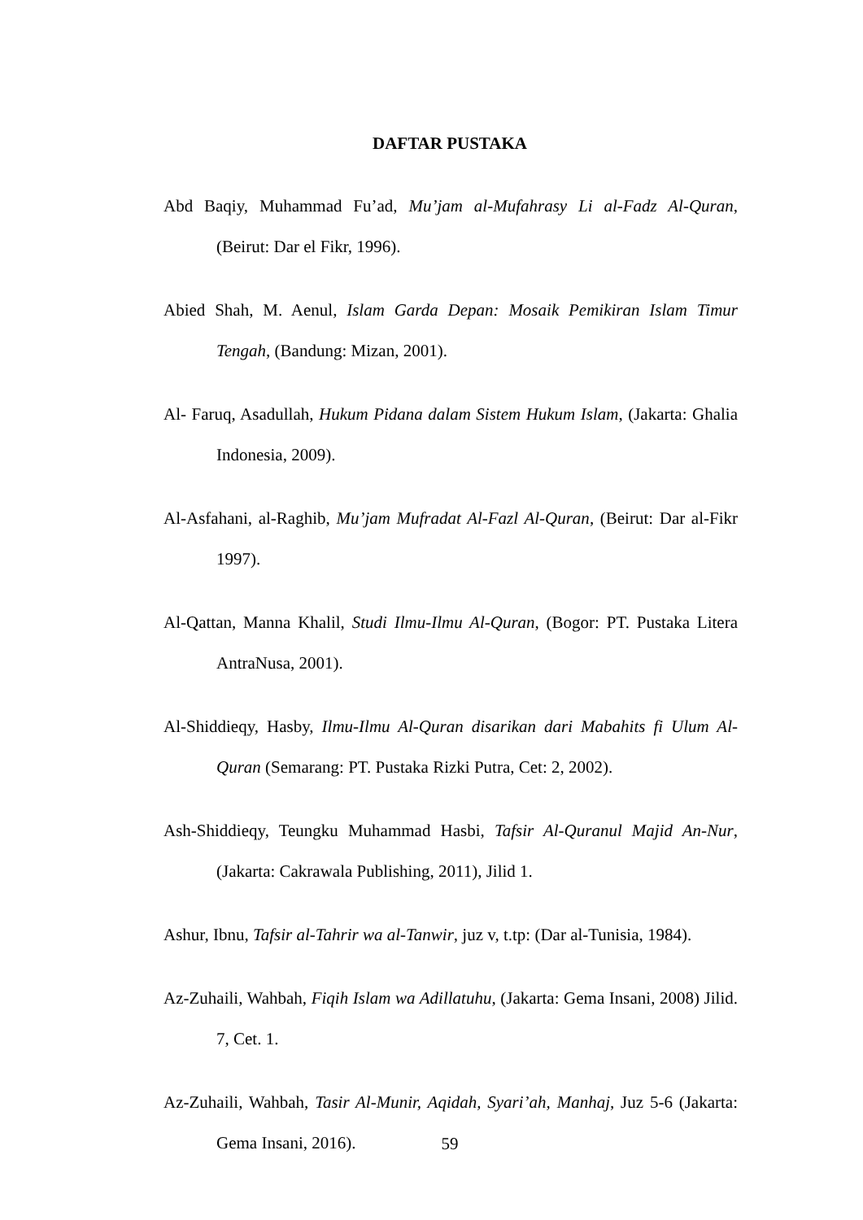DAFTAR PUSTAKA
Abd Baqiy, Muhammad Fu’ad, Mu’jam al-Mufahrasy Li al-Fadz Al-Quran, (Beirut: Dar el Fikr, 1996).
Abied Shah, M. Aenul, Islam Garda Depan: Mosaik Pemikiran Islam Timur Tengah, (Bandung: Mizan, 2001).
Al- Faruq, Asadullah, Hukum Pidana dalam Sistem Hukum Islam, (Jakarta: Ghalia Indonesia, 2009).
Al-Asfahani, al-Raghib, Mu’jam Mufradat Al-Fazl Al-Quran, (Beirut: Dar al-Fikr 1997).
Al-Qattan, Manna Khalil, Studi Ilmu-Ilmu Al-Quran, (Bogor: PT. Pustaka Litera AntraNusa, 2001).
Al-Shiddieqy, Hasby, Ilmu-Ilmu Al-Quran disarikan dari Mabahits fi Ulum Al-Quran (Semarang: PT. Pustaka Rizki Putra, Cet: 2, 2002).
Ash-Shiddieqy, Teungku Muhammad Hasbi, Tafsir Al-Quranul Majid An-Nur, (Jakarta: Cakrawala Publishing, 2011), Jilid 1.
Ashur, Ibnu, Tafsir al-Tahrir wa al-Tanwir, juz v, t.tp: (Dar al-Tunisia, 1984).
Az-Zuhaili, Wahbah, Fiqih Islam wa Adillatuhu, (Jakarta: Gema Insani, 2008) Jilid. 7, Cet. 1.
Az-Zuhaili, Wahbah, Tasir Al-Munir, Aqidah, Syari’ah, Manhaj, Juz 5-6 (Jakarta: Gema Insani, 2016).
59